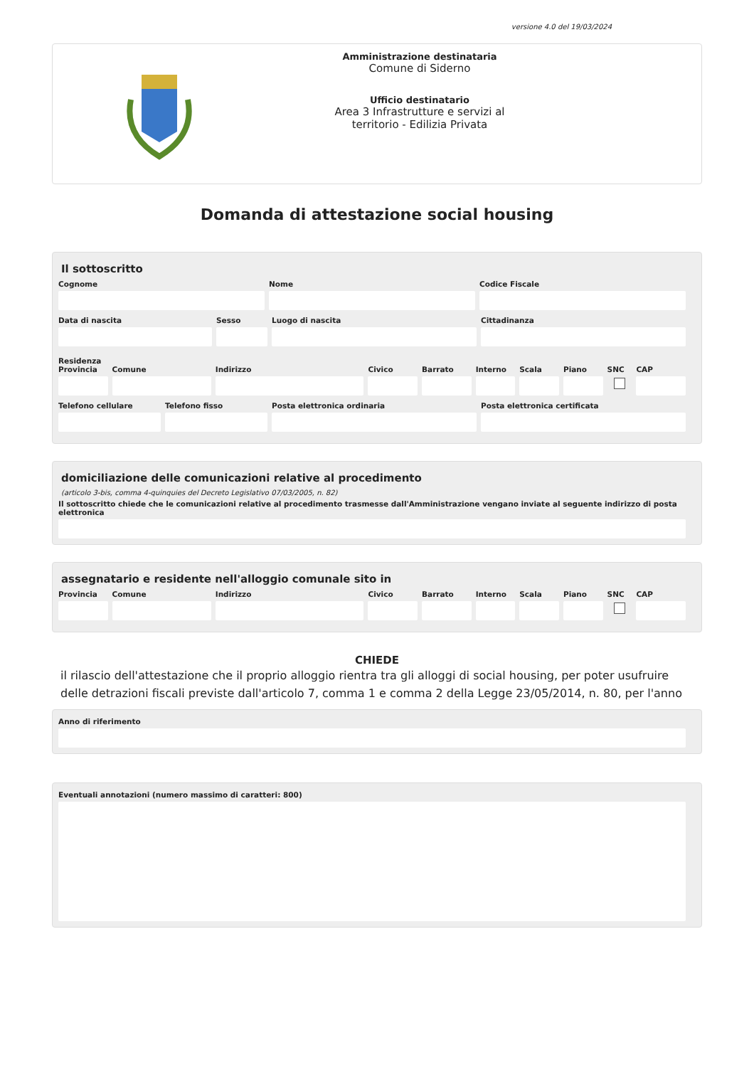versione 4.0 del 19/03/2024
Amministrazione destinataria
Comune di Siderno
Ufficio destinatario
Area 3 Infrastrutture e servizi al
territorio - Edilizia Privata
Domanda di attestazione social housing
Il sottoscritto
Cognome Nome Codice Fiscale
Data di nascita Sesso Luogo di nascita Cittadinanza
Residenza
Provincia Comune Indirizzo Civico Barrato Interno Scala Piano SNC CAP
Telefono cellulare Telefono fisso Posta elettronica ordinaria Posta elettronica certificata
domiciliazione delle comunicazioni relative al procedimento
(articolo 3-bis, comma 4-quinquies del Decreto Legislativo 07/03/2005, n. 82)
Il sottoscritto chiede che le comunicazioni relative al procedimento trasmesse dall'Amministrazione vengano inviate al seguente indirizzo di posta elettronica
assegnatario e residente nell'alloggio comunale sito in
Provincia Comune Indirizzo Civico Barrato Interno Scala Piano SNC CAP
CHIEDE
il rilascio dell'attestazione che il proprio alloggio rientra tra gli alloggi di social housing, per poter usufruire delle detrazioni fiscali previste dall'articolo 7, comma 1 e comma 2 della Legge 23/05/2014, n. 80, per l'anno
Anno di riferimento
Eventuali annotazioni (numero massimo di caratteri: 800)